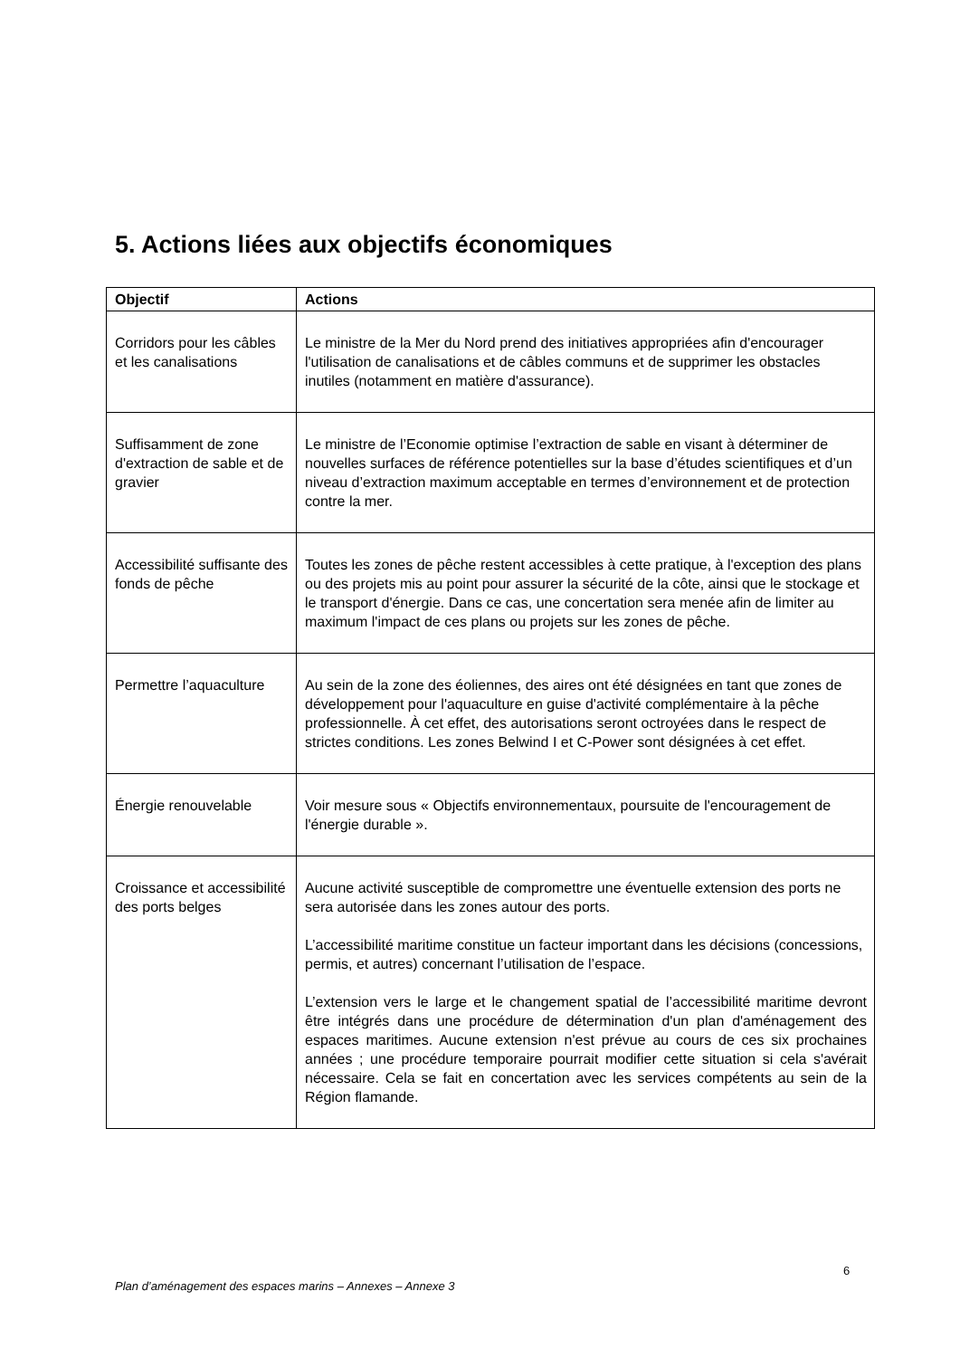5. Actions liées aux objectifs économiques
| Objectif | Actions |
| --- | --- |
| Corridors pour les câbles et les canalisations | Le ministre de la Mer du Nord prend des initiatives appropriées afin d'encourager l'utilisation de canalisations et de câbles communs et de supprimer les obstacles inutiles (notamment en matière d'assurance). |
| Suffisamment de zone d'extraction de sable et de gravier | Le ministre de l’Economie optimise l’extraction de sable en visant à déterminer de nouvelles surfaces de référence potentielles sur la base d’études scientifiques et d’un niveau d’extraction maximum acceptable en termes d’environnement et de protection contre la mer. |
| Accessibilité suffisante des fonds de pêche | Toutes les zones de pêche restent accessibles à cette pratique, à l'exception des plans ou des projets mis au point pour assurer la sécurité de la côte, ainsi que le stockage et le transport d'énergie. Dans ce cas, une concertation sera menée afin de limiter au maximum l'impact de ces plans ou projets sur les zones de pêche. |
| Permettre l’aquaculture | Au sein de la zone des éoliennes, des aires ont été désignées en tant que zones de développement pour l'aquaculture en guise d'activité complémentaire à la pêche professionnelle. À cet effet, des autorisations seront octroyées dans le respect de strictes conditions. Les zones Belwind I et C-Power sont désignées à cet effet. |
| Énergie renouvelable | Voir mesure sous « Objectifs environnementaux, poursuite de l'encouragement de l'énergie durable ». |
| Croissance et accessibilité des ports belges | Aucune activité susceptible de compromettre une éventuelle extension des ports ne sera autorisée dans les zones autour des ports. L’accessibilité maritime constitue un facteur important dans les décisions (concessions, permis, et autres) concernant l’utilisation de l’espace. L’extension vers le large et le changement spatial de l’accessibilité maritime devront être intégrés dans une procédure de détermination d'un plan d'aménagement des espaces maritimes. Aucune extension n'est prévue au cours de ces six prochaines années ; une procédure temporaire pourrait modifier cette situation si cela s'avérait nécessaire. Cela se fait en concertation avec les services compétents au sein de la Région flamande. |
6
Plan d’aménagement des espaces marins – Annexes – Annexe 3